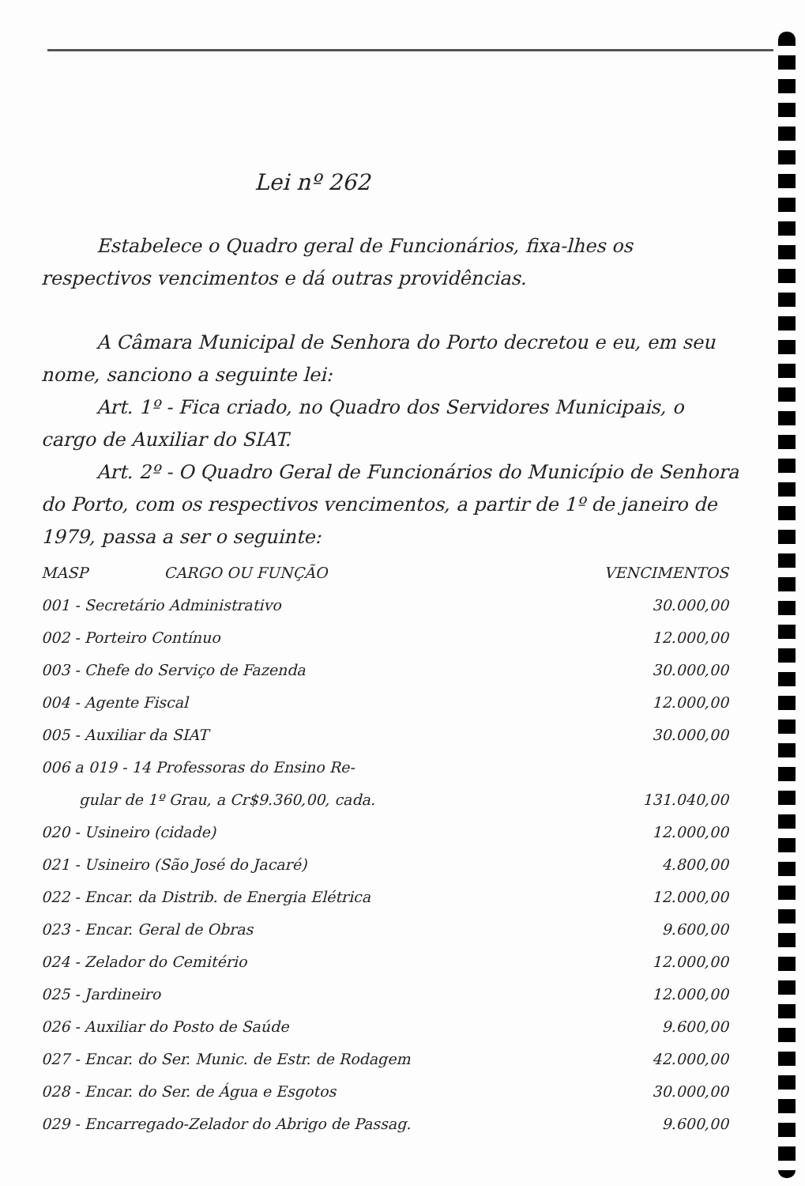Lei nº 262
Estabelece o Quadro geral de Funcionários, fixa-lhes os respectivos vencimentos e dá outras providências.
A Câmara Municipal de Senhora do Porto decretou e eu, em seu nome, sanciono a seguinte lei:
Art. 1º - Fica criado, no Quadro dos Servidores Municipais, o cargo de Auxiliar do SIAT.
Art. 2º - O Quadro Geral de Funcionários do Município de Senhora do Porto, com os respectivos vencimentos, a partir de 1º de janeiro de 1979, passa a ser o seguinte:
| MASP CARGO OU FUNÇÃO | VENCIMENTOS |
| --- | --- |
| 001 - Secretário Administrativo | 30.000,00 |
| 002 - Porteiro Contínuo | 12.000,00 |
| 003 - Chefe do Serviço de Fazenda | 30.000,00 |
| 004 - Agente Fiscal | 12.000,00 |
| 005 - Auxiliar da SIAT | 30.000,00 |
| 006 a 019 - 14 Professoras do Ensino Re- gular de 1º Grau, a Cr$9.360,00, cada. | 131.040,00 |
| 020 - Usineiro (cidade) | 12.000,00 |
| 021 - Usineiro (São José do Jacaré) | 4.800,00 |
| 022 - Encar. da Distrib. de Energia Elétrica | 12.000,00 |
| 023 - Encar. Geral de Obras | 9.600,00 |
| 024 - Zelador do Cemitério | 12.000,00 |
| 025 - Jardineiro | 12.000,00 |
| 026 - Auxiliar do Posto de Saúde | 9.600,00 |
| 027 - Encar. do Ser. Munic. de Estr. de Rodagem | 42.000,00 |
| 028 - Encar. do Ser. de Água e Esgotos | 30.000,00 |
| 029 - Encarregado-Zelador do Abrigo de Passag. | 9.600,00 |